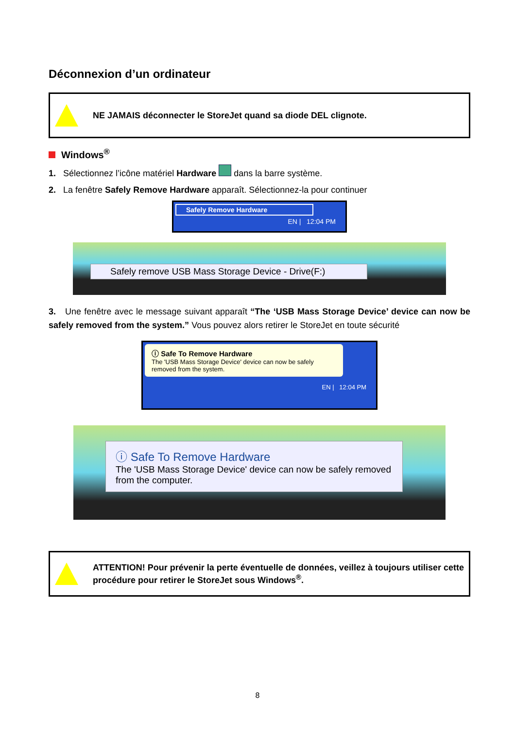Déconnexion d’un ordinateur
NE JAMAIS déconnecter le StoreJet quand sa diode DEL clignote.
Windows<sup>®</sup>
1. Sélectionnez l’icône matériel Hardware dans la barre système.
2. La fenêtre Safely Remove Hardware apparaît. Sélectionnez-la pour continuer
Safely Remove Hardware
EN | 12:04 PM
Safely remove USB Mass Storage Device - Drive(F:)
3. Une fenêtre avec le message suivant apparaît “The ‘USB Mass Storage Device’ device can now be safely removed from the system.” Vous pouvez alors retirer le StoreJet en toute sécurité
ⓘ Safe To Remove Hardware
The 'USB Mass Storage Device' device can now be safely removed from the system.
EN | 12:04 PM
ⓘ Safe To Remove Hardware
The 'USB Mass Storage Device' device can now be safely removed from the computer.
ATTENTION! Pour prévenir la perte éventuelle de données, veillez à toujours utiliser cette procédure pour retirer le StoreJet sous Windows<sup>®</sup>.
8